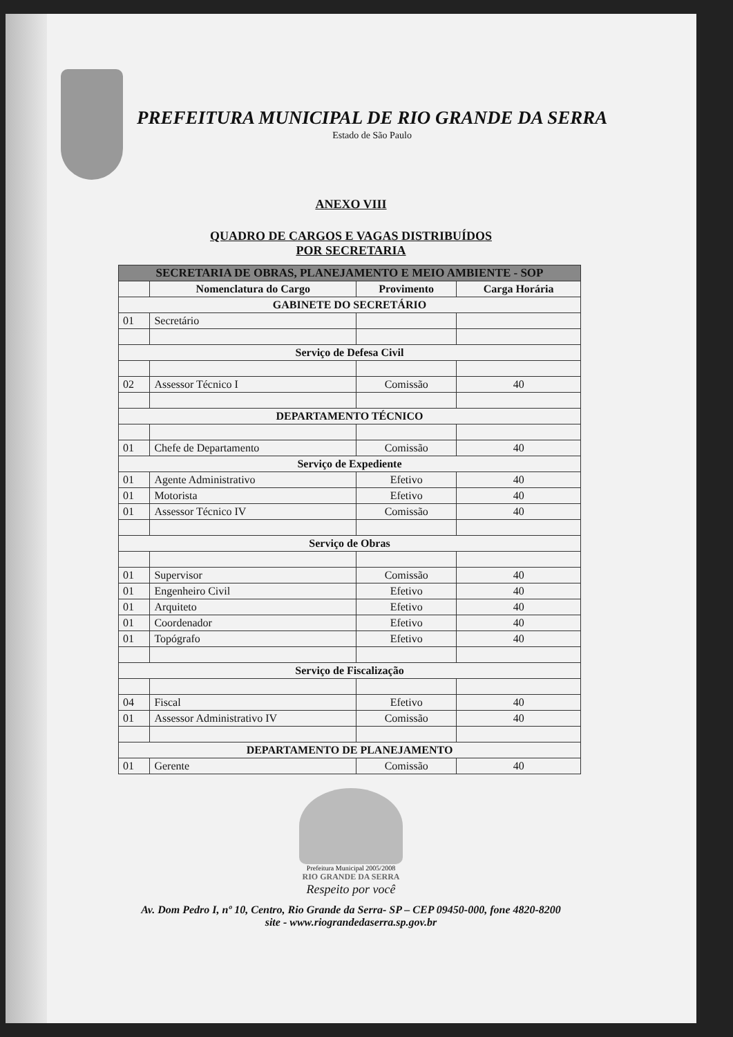PREFEITURA MUNICIPAL DE RIO GRANDE DA SERRA
Estado de São Paulo
ANEXO VIII
QUADRO DE CARGOS E VAGAS DISTRIBUÍDOS
POR SECRETARIA
| SECRETARIA DE OBRAS, PLANEJAMENTO E MEIO AMBIENTE - SOP | | | |
| --- | --- | --- | --- |
| | Nomenclatura do Cargo | Provimento | Carga Horária |
| GABINETE DO SECRETÁRIO | | | |
| 01 | Secretário | | |
| Serviço de Defesa Civil | | | |
| 02 | Assessor Técnico I | Comissão | 40 |
| DEPARTAMENTO TÉCNICO | | | |
| 01 | Chefe de Departamento | Comissão | 40 |
| Serviço de Expediente | | | |
| 01 | Agente Administrativo | Efetivo | 40 |
| 01 | Motorista | Efetivo | 40 |
| 01 | Assessor Técnico IV | Comissão | 40 |
| Serviço de Obras | | | |
| 01 | Supervisor | Comissão | 40 |
| 01 | Engenheiro Civil | Efetivo | 40 |
| 01 | Arquiteto | Efetivo | 40 |
| 01 | Coordenador | Efetivo | 40 |
| 01 | Topógrafo | Efetivo | 40 |
| Serviço de Fiscalização | | | |
| 04 | Fiscal | Efetivo | 40 |
| 01 | Assessor Administrativo IV | Comissão | 40 |
| DEPARTAMENTO DE PLANEJAMENTO | | | |
| 01 | Gerente | Comissão | 40 |
Prefeitura Municipal 2005/2008
RIO GRANDE DA SERRA
Respeito por você
Av. Dom Pedro I, nº 10, Centro, Rio Grande da Serra- SP – CEP 09450-000, fone 4820-8200
site - www.riograndedaserra.sp.gov.br